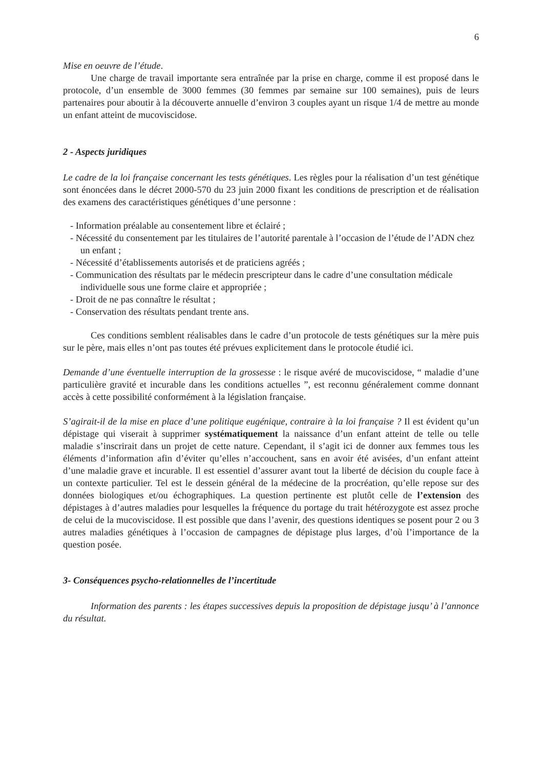6
Mise en oeuvre de l’étude.
Une charge de travail importante sera entraînée par la prise en charge, comme il est proposé dans le protocole, d’un ensemble de 3000 femmes (30 femmes par semaine sur 100 semaines), puis de leurs partenaires pour aboutir à la découverte annuelle d’environ 3 couples ayant un risque 1/4 de mettre au monde un enfant atteint de mucoviscidose.
2 - Aspects juridiques
Le cadre de la loi française concernant les tests génétiques. Les règles pour la réalisation d’un test génétique sont énoncées dans le décret 2000-570 du 23 juin 2000 fixant les conditions de prescription et de réalisation des examens des caractéristiques génétiques d’une personne :
- Information préalable au consentement libre et éclairé ;
- Nécessité du consentement par les titulaires de l’autorité parentale à l’occasion de l’étude de l’ADN chez un enfant ;
- Nécessité d’établissements autorisés et de praticiens agréés ;
- Communication des résultats par le médecin prescripteur dans le cadre d’une consultation médicale individuelle sous une forme claire et appropriée ;
- Droit de ne pas connaître le résultat ;
- Conservation des résultats pendant trente ans.
Ces conditions semblent réalisables dans le cadre d’un protocole de tests génétiques sur la mère puis sur le père, mais elles n’ont pas toutes été prévues explicitement dans le protocole étudié ici.
Demande d’une éventuelle interruption de la grossesse : le risque avéré de mucoviscidose, “ maladie d’une particulière gravité et incurable dans les conditions actuelles ”, est reconnu généralement comme donnant accès à cette possibilité conformément à la législation française.
S’agirait-il de la mise en place d’une politique eugénique, contraire à la loi française ? Il est évident qu’un dépistage qui viserait à supprimer systématiquement la naissance d’un enfant atteint de telle ou telle maladie s’inscrirait dans un projet de cette nature. Cependant, il s’agit ici de donner aux femmes tous les éléments d’information afin d’éviter qu’elles n’accouchent, sans en avoir été avisées, d’un enfant atteint d’une maladie grave et incurable. Il est essentiel d’assurer avant tout la liberté de décision du couple face à un contexte particulier. Tel est le dessein général de la médecine de la procréation, qu’elle repose sur des données biologiques et/ou échographiques. La question pertinente est plutôt celle de l’extension des dépistages à d’autres maladies pour lesquelles la fréquence du portage du trait hétérozygote est assez proche de celui de la mucoviscidose. Il est possible que dans l’avenir, des questions identiques se posent pour 2 ou 3 autres maladies génétiques à l’occasion de campagnes de dépistage plus larges, d’où l’importance de la question posée.
3- Conséquences psycho-relationnelles de l’incertitude
Information des parents : les étapes successives depuis la proposition de dépistage jusqu’ à l’annonce du résultat.